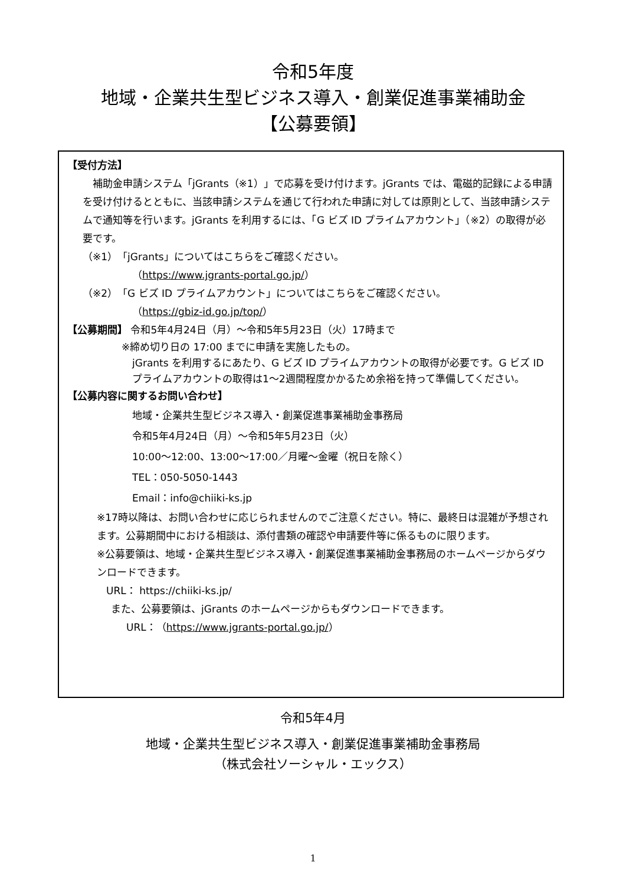令和5年度
地域・企業共生型ビジネス導入・創業促進事業補助金
【公募要領】
【受付方法】
　補助金申請システム「jGrants（※1）」で応募を受け付けます。jGrants では、電磁的記録による申請を受け付けるとともに、当該申請システムを通じて行われた申請に対しては原則として、当該申請システムで通知等を行います。jGrants を利用するには、「G ビズ ID プライムアカウント」（※2）の取得が必要です。
（※1）「jGrants」についてはこちらをご確認ください。
（https://www.jgrants-portal.go.jp/）
（※2）「G ビズ ID プライムアカウント」についてはこちらをご確認ください。
（https://gbiz-id.go.jp/top/）
【公募期間】 令和5年4月24日（月）～令和5年5月23日（火）17時まで
※締め切り日の 17:00 までに申請を実施したもの。
jGrants を利用するにあたり、G ビズ ID プライムアカウントの取得が必要です。G ビズ ID プライムアカウントの取得は1～2週間程度かかるため余裕を持って準備してください。
【公募内容に関するお問い合わせ】
地域・企業共生型ビジネス導入・創業促進事業補助金事務局
令和5年4月24日（月）～令和5年5月23日（火）
10:00～12:00、13:00～17:00／月曜～金曜（祝日を除く）
TEL：050-5050-1443
Email：info@chiiki-ks.jp
※17時以降は、お問い合わせに応じられませんのでご注意ください。特に、最終日は混雑が予想されます。公募期間中における相談は、添付書類の確認や申請要件等に係るものに限ります。
※公募要領は、地域・企業共生型ビジネス導入・創業促進事業補助金事務局のホームページからダウンロードできます。
URL： https://chiiki-ks.jp/
また、公募要領は、jGrants のホームページからもダウンロードできます。
URL：（https://www.jgrants-portal.go.jp/）
令和5年4月
地域・企業共生型ビジネス導入・創業促進事業補助金事務局
（株式会社ソーシャル・エックス）
1